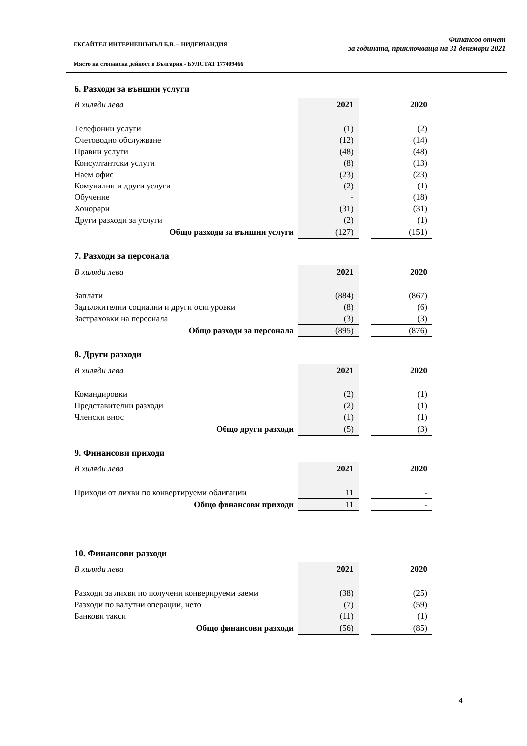ЕКСАЙТЕЛ ИНТЕРНЕШЪНЪЛ Б.В. – НИДЕРЛАНДИЯ
Място на стопанска дейност в България - БУЛСТАТ 177409466
Финансов отчет
за годината, приключваща на 31 декември 2021
6. Разходи за външни услуги
| В хиляди лева | 2021 | | 2020 |
| Телефонни услуги | (1) | | (2) |
| Счетоводно обслужване | (12) | | (14) |
| Правни услуги | (48) | | (48) |
| Консултантски услуги | (8) | | (13) |
| Наем офис | (23) | | (23) |
| Комунални и други услуги | (2) | | (1) |
| Обучение | - | | (18) |
| Хонорари | (31) | | (31) |
| Други разходи за услуги | (2) | | (1) |
| Общо разходи за външни услуги | (127) | | (151) |
7. Разходи за персонала
| В хиляди лева | 2021 | | 2020 |
| Заплати | (884) | | (867) |
| Задължителни социални и други осигуровки | (8) | | (6) |
| Застраховки на персонала | (3) | | (3) |
| Общо разходи за персонала | (895) | | (876) |
8. Други разходи
| В хиляди лева | 2021 | | 2020 |
| Командировки | (2) | | (1) |
| Представителни разходи | (2) | | (1) |
| Членски внос | (1) | | (1) |
| Общо други разходи | (5) | | (3) |
9. Финансови приходи
| В хиляди лева | 2021 | | 2020 |
| Приходи от лихви по конвертируеми облигации | 11 | | - |
| Общо финансови приходи | 11 | | - |
10. Финансови разходи
| В хиляди лева | 2021 | | 2020 |
| Разходи за лихви по получени конверируеми заеми | (38) | | (25) |
| Разходи по валутни операции, нето | (7) | | (59) |
| Банкови такси | (11) | | (1) |
| Общо финансови разходи | (56) | | (85) |
4